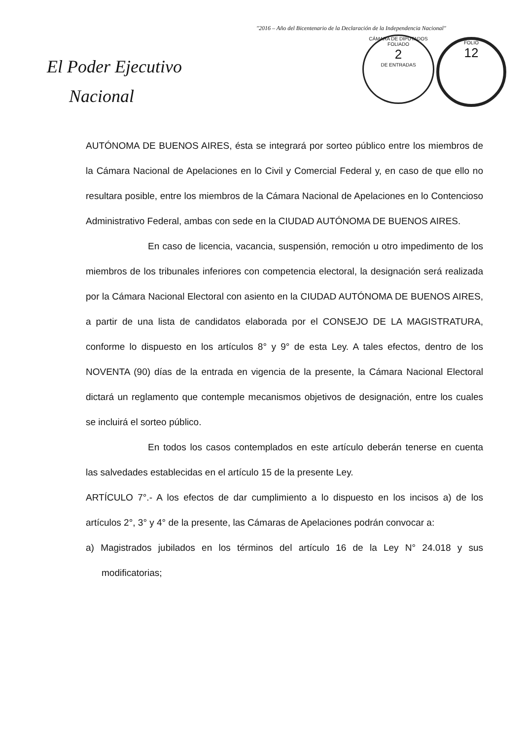"2016 – Año del Bicentenario de la Declaración de la Independencia Nacional"
El Poder Ejecutivo
Nacional
CÁMARA DE DIPUTADOS
FOLIADO
2
DE ENTRADAS
FOLIO
12
AUTÓNOMA DE BUENOS AIRES, ésta se integrará por sorteo público entre los miembros de la Cámara Nacional de Apelaciones en lo Civil y Comercial Federal y, en caso de que ello no resultara posible, entre los miembros de la Cámara Nacional de Apelaciones en lo Contencioso Administrativo Federal, ambas con sede en la CIUDAD AUTÓNOMA DE BUENOS AIRES.
En caso de licencia, vacancia, suspensión, remoción u otro impedimento de los miembros de los tribunales inferiores con competencia electoral, la designación será realizada por la Cámara Nacional Electoral con asiento en la CIUDAD AUTÓNOMA DE BUENOS AIRES, a partir de una lista de candidatos elaborada por el CONSEJO DE LA MAGISTRATURA, conforme lo dispuesto en los artículos 8° y 9° de esta Ley. A tales efectos, dentro de los NOVENTA (90) días de la entrada en vigencia de la presente, la Cámara Nacional Electoral dictará un reglamento que contemple mecanismos objetivos de designación, entre los cuales se incluirá el sorteo público.
En todos los casos contemplados en este artículo deberán tenerse en cuenta las salvedades establecidas en el artículo 15 de la presente Ley.
ARTÍCULO 7°.- A los efectos de dar cumplimiento a lo dispuesto en los incisos a) de los artículos 2°, 3° y 4° de la presente, las Cámaras de Apelaciones podrán convocar a:
a) Magistrados jubilados en los términos del artículo 16 de la Ley N° 24.018 y sus modificatorias;